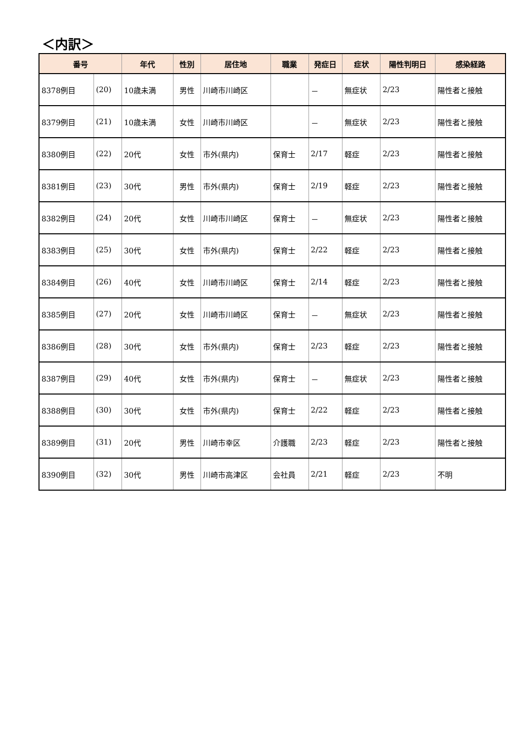＜内訳＞
| 番号 | | 年代 | 性別 | 居住地 | 職業 | 発症日 | 症状 | 陽性判明日 | 感染経路 |
| --- | --- | --- | --- | --- | --- | --- | --- | --- | --- |
| 8378例目 | (20) | 10歳未満 | 男性 | 川崎市川崎区 | | － | 無症状 | 2/23 | 陽性者と接触 |
| 8379例目 | (21) | 10歳未満 | 女性 | 川崎市川崎区 | | － | 無症状 | 2/23 | 陽性者と接触 |
| 8380例目 | (22) | 20代 | 女性 | 市外(県内) | 保育士 | 2/17 | 軽症 | 2/23 | 陽性者と接触 |
| 8381例目 | (23) | 30代 | 男性 | 市外(県内) | 保育士 | 2/19 | 軽症 | 2/23 | 陽性者と接触 |
| 8382例目 | (24) | 20代 | 女性 | 川崎市川崎区 | 保育士 | － | 無症状 | 2/23 | 陽性者と接触 |
| 8383例目 | (25) | 30代 | 女性 | 市外(県内) | 保育士 | 2/22 | 軽症 | 2/23 | 陽性者と接触 |
| 8384例目 | (26) | 40代 | 女性 | 川崎市川崎区 | 保育士 | 2/14 | 軽症 | 2/23 | 陽性者と接触 |
| 8385例目 | (27) | 20代 | 女性 | 川崎市川崎区 | 保育士 | － | 無症状 | 2/23 | 陽性者と接触 |
| 8386例目 | (28) | 30代 | 女性 | 市外(県内) | 保育士 | 2/23 | 軽症 | 2/23 | 陽性者と接触 |
| 8387例目 | (29) | 40代 | 女性 | 市外(県内) | 保育士 | － | 無症状 | 2/23 | 陽性者と接触 |
| 8388例目 | (30) | 30代 | 女性 | 市外(県内) | 保育士 | 2/22 | 軽症 | 2/23 | 陽性者と接触 |
| 8389例目 | (31) | 20代 | 男性 | 川崎市幸区 | 介護職 | 2/23 | 軽症 | 2/23 | 陽性者と接触 |
| 8390例目 | (32) | 30代 | 男性 | 川崎市高津区 | 会社員 | 2/21 | 軽症 | 2/23 | 不明 |